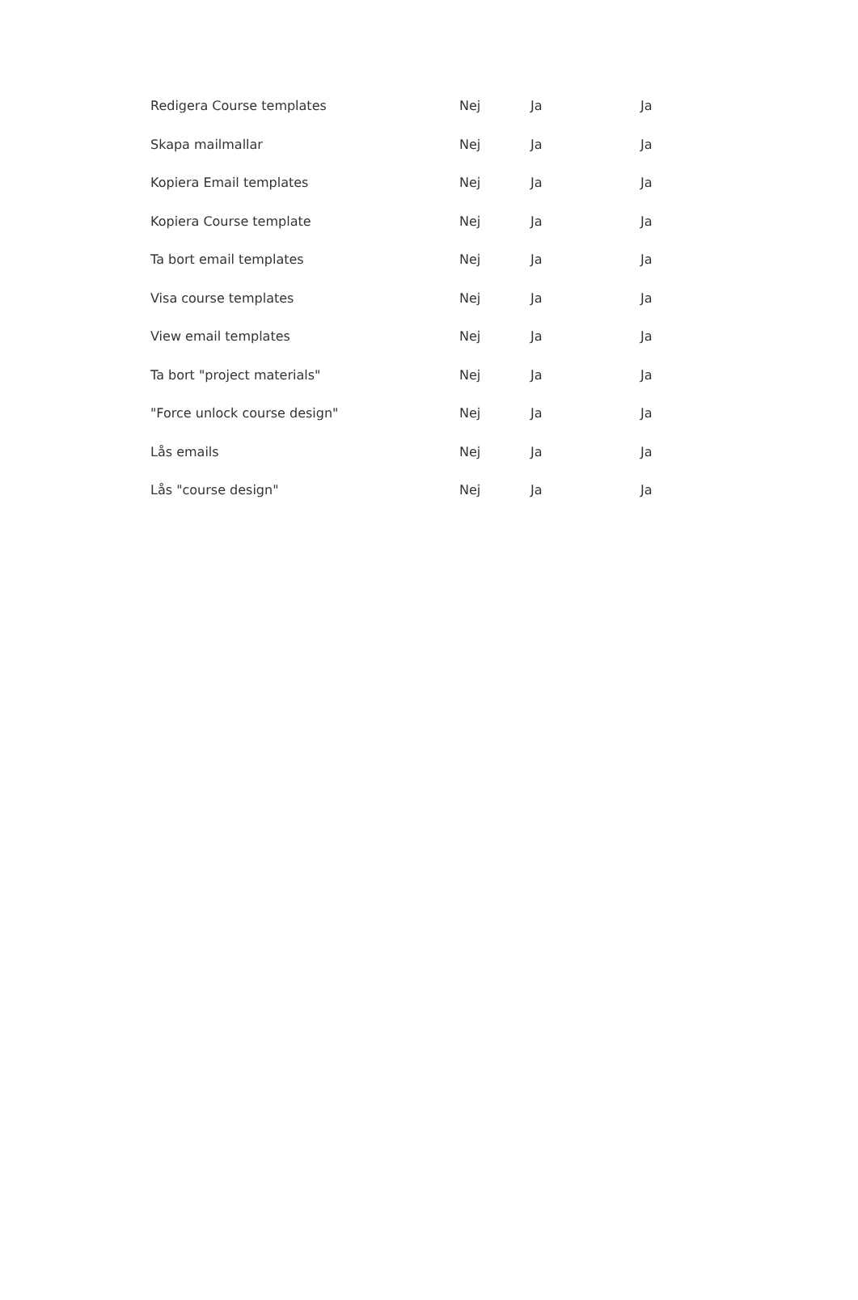| Redigera Course templates | Nej | Ja | Ja |
| Skapa mailmallar | Nej | Ja | Ja |
| Kopiera Email templates | Nej | Ja | Ja |
| Kopiera Course template | Nej | Ja | Ja |
| Ta bort email templates | Nej | Ja | Ja |
| Visa course templates | Nej | Ja | Ja |
| View email templates | Nej | Ja | Ja |
| Ta bort "project materials" | Nej | Ja | Ja |
| "Force unlock course design" | Nej | Ja | Ja |
| Lås emails | Nej | Ja | Ja |
| Lås "course design" | Nej | Ja | Ja |